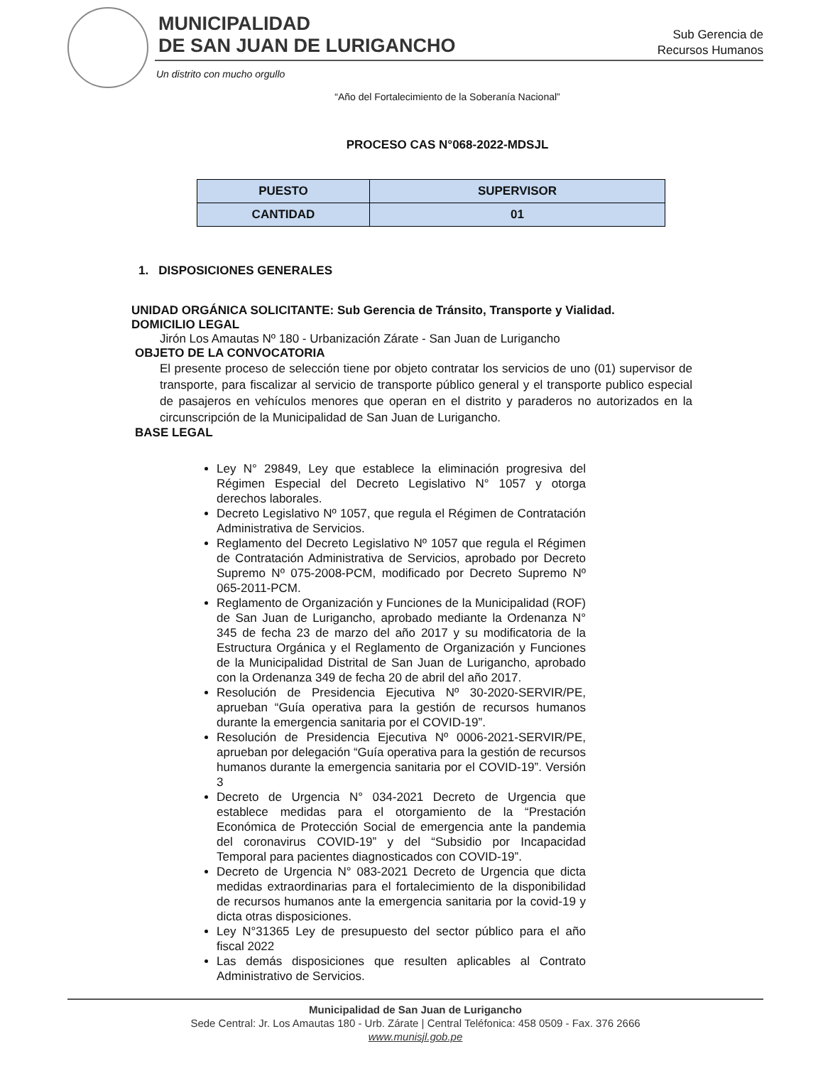MUNICIPALIDAD
DE SAN JUAN DE LURIGANCHO
Un distrito con mucho orgullo
Sub Gerencia de
Recursos Humanos
“Año del Fortalecimiento de la Soberanía Nacional”
PROCESO CAS N°068-2022-MDSJL
| PUESTO | SUPERVISOR |
| --- | --- |
| CANTIDAD | 01 |
1. DISPOSICIONES GENERALES
UNIDAD ORGÁNICA SOLICITANTE: Sub Gerencia de Tránsito, Transporte y Vialidad.
DOMICILIO LEGAL
Jirón Los Amautas Nº 180 - Urbanización Zárate - San Juan de Lurigancho
OBJETO DE LA CONVOCATORIA
El presente proceso de selección tiene por objeto contratar los servicios de uno (01) supervisor de transporte, para fiscalizar al servicio de transporte público general y el transporte publico especial de pasajeros en vehículos menores que operan en el distrito y paraderos no autorizados en la circunscripción de la Municipalidad de San Juan de Lurigancho.
BASE LEGAL
Ley N° 29849, Ley que establece la eliminación progresiva del Régimen Especial del Decreto Legislativo N° 1057 y otorga derechos laborales.
Decreto Legislativo Nº 1057, que regula el Régimen de Contratación Administrativa de Servicios.
Reglamento del Decreto Legislativo Nº 1057 que regula el Régimen de Contratación Administrativa de Servicios, aprobado por Decreto Supremo Nº 075-2008-PCM, modificado por Decreto Supremo Nº 065-2011-PCM.
Reglamento de Organización y Funciones de la Municipalidad (ROF) de San Juan de Lurigancho, aprobado mediante la Ordenanza N° 345 de fecha 23 de marzo del año 2017 y su modificatoria de la Estructura Orgánica y el Reglamento de Organización y Funciones de la Municipalidad Distrital de San Juan de Lurigancho, aprobado con la Ordenanza 349 de fecha 20 de abril del año 2017.
Resolución de Presidencia Ejecutiva Nº 30-2020-SERVIR/PE, aprueban “Guía operativa para la gestión de recursos humanos durante la emergencia sanitaria por el COVID-19”.
Resolución de Presidencia Ejecutiva Nº 0006-2021-SERVIR/PE, aprueban por delegación “Guía operativa para la gestión de recursos humanos durante la emergencia sanitaria por el COVID-19”. Versión 3
Decreto de Urgencia N° 034-2021 Decreto de Urgencia que establece medidas para el otorgamiento de la “Prestación Económica de Protección Social de emergencia ante la pandemia del coronavirus COVID-19” y del “Subsidio por Incapacidad Temporal para pacientes diagnosticados con COVID-19”.
Decreto de Urgencia N° 083-2021 Decreto de Urgencia que dicta medidas extraordinarias para el fortalecimiento de la disponibilidad de recursos humanos ante la emergencia sanitaria por la covid-19 y dicta otras disposiciones.
Ley N°31365 Ley de presupuesto del sector público para el año fiscal 2022
Las demás disposiciones que resulten aplicables al Contrato Administrativo de Servicios.
Municipalidad de San Juan de Lurigancho
Sede Central: Jr. Los Amautas 180 - Urb. Zárate | Central Teléfonica: 458 0509 - Fax. 376 2666
www.munisjl.gob.pe